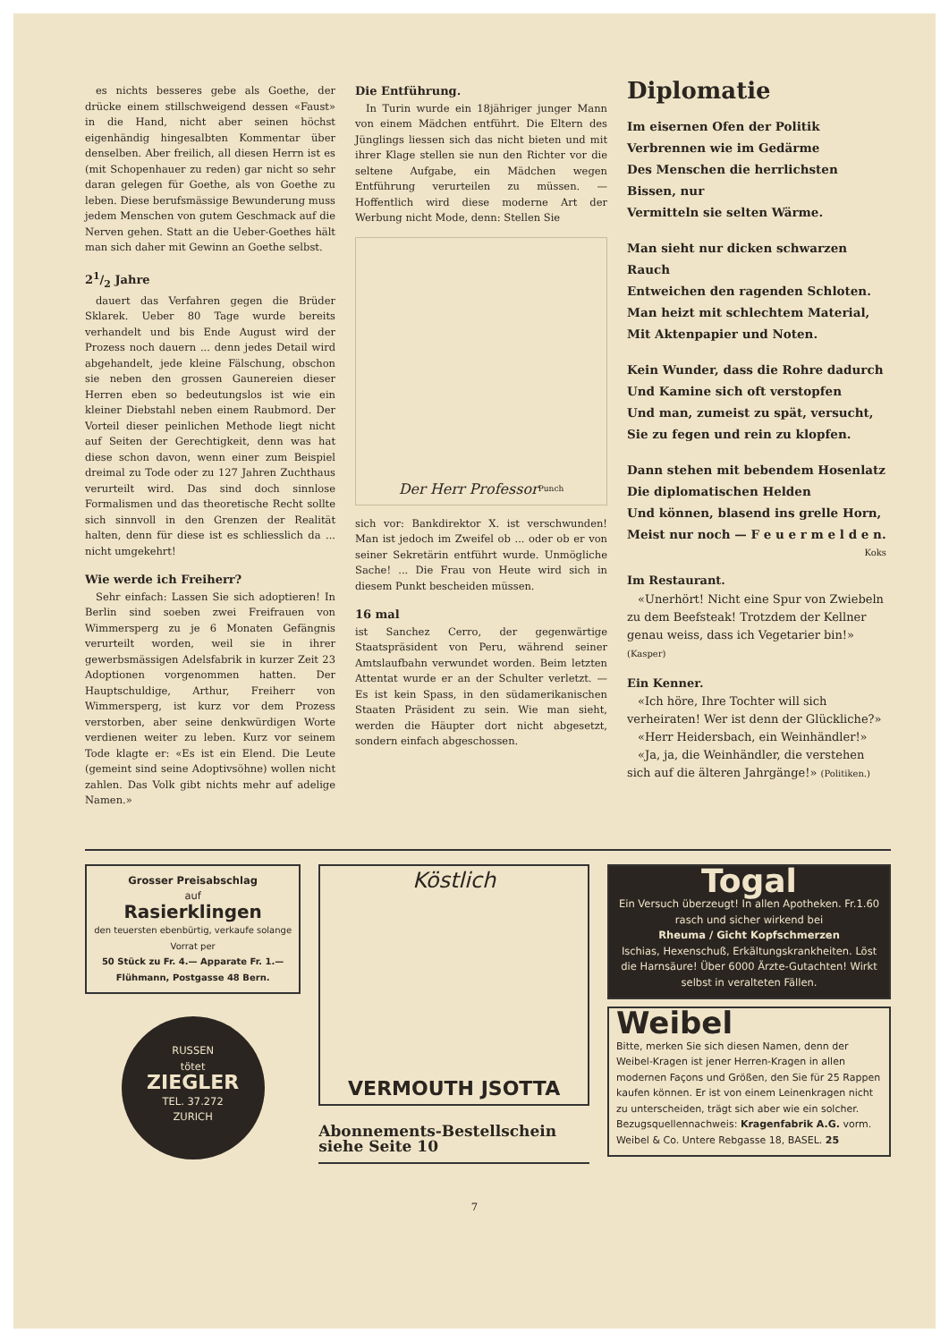es nichts besseres gebe als Goethe, der drücke einem stillschweigend dessen «Faust» in die Hand, nicht aber seinen höchst eigenhändig hingesalbten Kommentar über denselben. Aber freilich, all diesen Herrn ist es (mit Schopenhauer zu reden) gar nicht so sehr daran gelegen für Goethe, als von Goethe zu leben. Diese berufsmässige Bewunderung muss jedem Menschen von gutem Geschmack auf die Nerven gehen. Statt an die Ueber-Goethes hält man sich daher mit Gewinn an Goethe selbst.
21/2 Jahre
dauert das Verfahren gegen die Brüder Sklarek. Ueber 80 Tage wurde bereits verhandelt und bis Ende August wird der Prozess noch dauern ... denn jedes Detail wird abgehandelt, jede kleine Fälschung, obschon sie neben den grossen Gaunereien dieser Herren eben so bedeutungslos ist wie ein kleiner Diebstahl neben einem Raubmord. Der Vorteil dieser peinlichen Methode liegt nicht auf Seiten der Gerechtigkeit, denn was hat diese schon davon, wenn einer zum Beispiel dreimal zu Tode oder zu 127 Jahren Zuchthaus verurteilt wird. Das sind doch sinnlose Formalismen und das theoretische Recht sollte sich sinnvoll in den Grenzen der Realität halten, denn für diese ist es schliesslich da ... nicht umgekehrt!
Wie werde ich Freiherr?
Sehr einfach: Lassen Sie sich adoptieren! In Berlin sind soeben zwei Freifrauen von Wimmersperg zu je 6 Monaten Gefängnis verurteilt worden, weil sie in ihrer gewerbsmässigen Adelsfabrik in kurzer Zeit 23 Adoptionen vorgenommen hatten. Der Hauptschuldige, Arthur, Freiherr von Wimmersperg, ist kurz vor dem Prozess verstorben, aber seine denkwürdigen Worte verdienen weiter zu leben. Kurz vor seinem Tode klagte er: «Es ist ein Elend. Die Leute (gemeint sind seine Adoptivsöhne) wollen nicht zahlen. Das Volk gibt nichts mehr auf adelige Namen.»
Die Entführung.
In Turin wurde ein 18jähriger junger Mann von einem Mädchen entführt. Die Eltern des Jünglings liessen sich das nicht bieten und mit ihrer Klage stellen sie nun den Richter vor die seltene Aufgabe, ein Mädchen wegen Entführung verurteilen zu müssen. — Hoffentlich wird diese moderne Art der Werbung nicht Mode, denn: Stellen Sie
Der Herr Professor <sup>Punch</sup>
sich vor: Bankdirektor X. ist verschwunden! Man ist jedoch im Zweifel ob ... oder ob er von seiner Sekretärin entführt wurde. Unmögliche Sache! ... Die Frau von Heute wird sich in diesem Punkt bescheiden müssen.
16 mal
ist Sanchez Cerro, der gegenwärtige Staatspräsident von Peru, während seiner Amtslaufbahn verwundet worden. Beim letzten Attentat wurde er an der Schulter verletzt. — Es ist kein Spass, in den südamerikanischen Staaten Präsident zu sein. Wie man sieht, werden die Häupter dort nicht abgesetzt, sondern einfach abgeschossen.
Diplomatie
Im eisernen Ofen der Politik
Verbrennen wie im Gedärme
Des Menschen die herrlichsten Bissen, nur
Vermitteln sie selten Wärme.
Man sieht nur dicken schwarzen Rauch
Entweichen den ragenden Schloten.
Man heizt mit schlechtem Material,
Mit Aktenpapier und Noten.
Kein Wunder, dass die Rohre dadurch
Und Kamine sich oft verstopfen
Und man, zumeist zu spät, versucht,
Sie zu fegen und rein zu klopfen.
Dann stehen mit bebendem Hosenlatz
Die diplomatischen Helden
Und können, blasend ins grelle Horn,
Meist nur noch — F e u e r m e l d e n.
Koks
Im Restaurant.
«Unerhört! Nicht eine Spur von Zwiebeln zu dem Beefsteak! Trotzdem der Kellner genau weiss, dass ich Vegetarier bin!» (Kasper)
Ein Kenner.
«Ich höre, Ihre Tochter will sich verheiraten! Wer ist denn der Glückliche?»
«Herr Heidersbach, ein Weinhändler!»
«Ja, ja, die Weinhändler, die verstehen sich auf die älteren Jahrgänge!» (Politiken.)
Grosser Preisabschlag
auf
Rasierklingen
den teuersten ebenbürtig, verkaufe solange Vorrat per
50 Stück zu Fr. 4.— Apparate Fr. 1.—
Flühmann, Postgasse 48 Bern.
RUSSEN
tötet
ZIEGLER
TEL. 37.272
ZURICH
Köstlich
VERMOUTH JSOTTA
Abonnements-Bestellschein siehe Seite 10
Togal
Ein Versuch überzeugt! In allen Apotheken. Fr.1.60
rasch und sicher wirkend bei
Rheuma / Gicht Kopfschmerzen
Ischias, Hexenschuß, Erkältungskrankheiten. Löst die Harnsäure! Über 6000 Ärzte-Gutachten! Wirkt selbst in veralteten Fällen.
Weibel
Bitte, merken Sie sich diesen Namen, denn der Weibel-Kragen ist jener Herren-Kragen in allen modernen Façons und Größen, den Sie für 25 Rappen kaufen können. Er ist von einem Leinenkragen nicht zu unterscheiden, trägt sich aber wie ein solcher. Bezugsquellennachweis: Kragenfabrik A.G. vorm. Weibel & Co. Untere Rebgasse 18, BASEL. 25
7